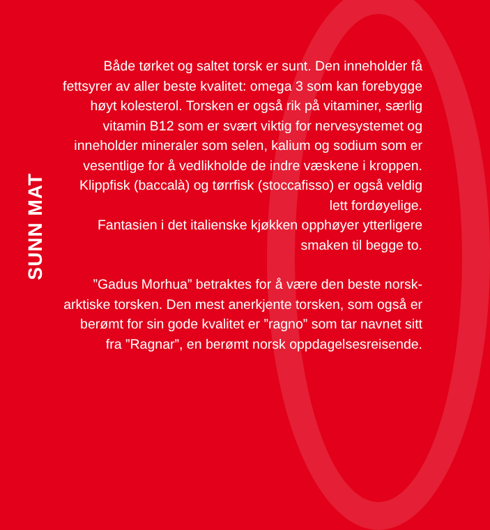SUNN MAT
Både tørket og saltet torsk er sunt. Den inneholder få fettsyrer av aller beste kvalitet: omega 3 som kan forebygge høyt kolesterol. Torsken er også rik på vitaminer, særlig vitamin B12 som er svært viktig for nervesystemet og inneholder mineraler som selen, kalium og sodium som er vesentlige for å vedlikholde de indre væskene i kroppen. Klippfisk (baccalà) og tørrfisk (stoccafisso) er også veldig lett fordøyelige.
Fantasien i det italienske kjøkken opphøyer ytterligere smaken til begge to.
”Gadus Morhua” betraktes for å være den beste norsk-arktiske torsken. Den mest anerkjente torsken, som også er berømt for sin gode kvalitet er ”ragno” som tar navnet sitt fra ”Ragnar”, en berømt norsk oppdagelsesreisende.